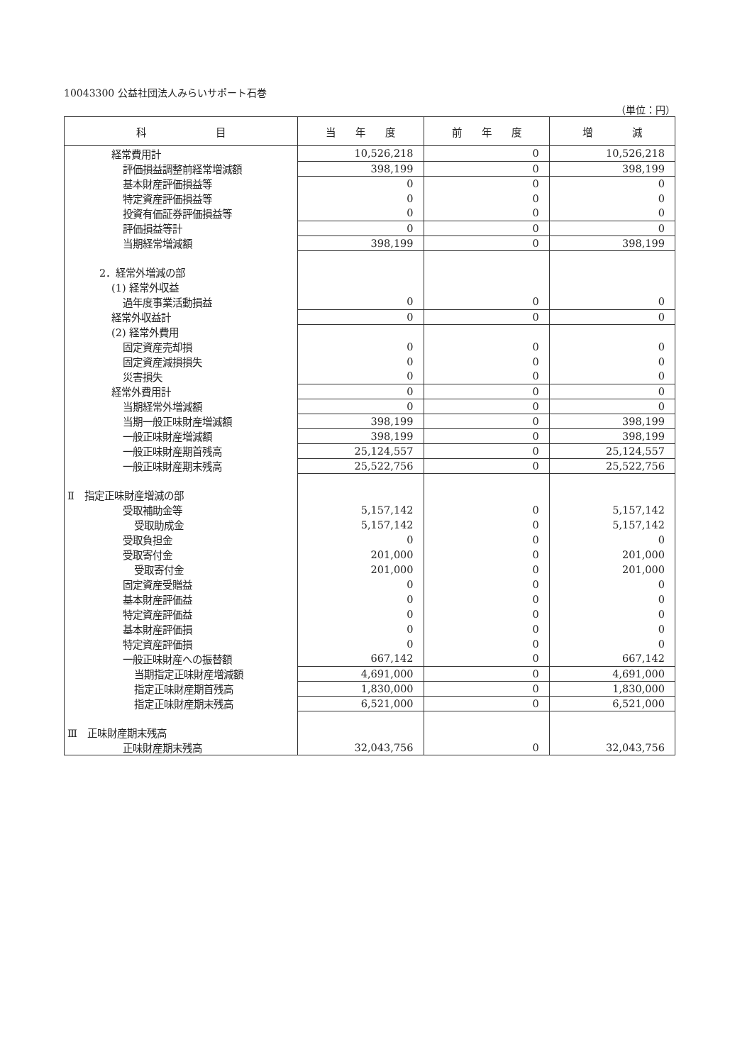10043300 公益社団法人みらいサポート石巻
（単位：円）
| 科 目 | 当 年 度 | 前 年 度 | 増 減 |
| --- | --- | --- | --- |
| 経常費用計 | 10,526,218 | 0 | 10,526,218 |
| 評価損益調整前経常増減額 | 398,199 | 0 | 398,199 |
| 基本財産評価損益等 | 0 | 0 | 0 |
| 特定資産評価損益等 | 0 | 0 | 0 |
| 投資有価証券評価損益等 | 0 | 0 | 0 |
| 評価損益等計 | 0 | 0 | 0 |
| 当期経常増減額 | 398,199 | 0 | 398,199 |
| 2．経常外増減の部 | | | |
| (1) 経常外収益 | | | |
| 過年度事業活動損益 | 0 | 0 | 0 |
| 経常外収益計 | 0 | 0 | 0 |
| (2) 経常外費用 | | | |
| 固定資産売却損 | 0 | 0 | 0 |
| 固定資産減損損失 | 0 | 0 | 0 |
| 災害損失 | 0 | 0 | 0 |
| 経常外費用計 | 0 | 0 | 0 |
| 当期経常外増減額 | 0 | 0 | 0 |
| 当期一般正味財産増減額 | 398,199 | 0 | 398,199 |
| 一般正味財産増減額 | 398,199 | 0 | 398,199 |
| 一般正味財産期首残高 | 25,124,557 | 0 | 25,124,557 |
| 一般正味財産期末残高 | 25,522,756 | 0 | 25,522,756 |
| Ⅱ 指定正味財産増減の部 | | | |
| 受取補助金等 | 5,157,142 | 0 | 5,157,142 |
| 受取助成金 | 5,157,142 | 0 | 5,157,142 |
| 受取負担金 | 0 | 0 | 0 |
| 受取寄付金 | 201,000 | 0 | 201,000 |
| 受取寄付金 | 201,000 | 0 | 201,000 |
| 固定資産受贈益 | 0 | 0 | 0 |
| 基本財産評価益 | 0 | 0 | 0 |
| 特定資産評価益 | 0 | 0 | 0 |
| 基本財産評価損 | 0 | 0 | 0 |
| 特定資産評価損 | 0 | 0 | 0 |
| 一般正味財産への振替額 | 667,142 | 0 | 667,142 |
| 当期指定正味財産増減額 | 4,691,000 | 0 | 4,691,000 |
| 指定正味財産期首残高 | 1,830,000 | 0 | 1,830,000 |
| 指定正味財産期末残高 | 6,521,000 | 0 | 6,521,000 |
| Ⅲ 正味財産期末残高 | | | |
| 正味財産期末残高 | 32,043,756 | 0 | 32,043,756 |